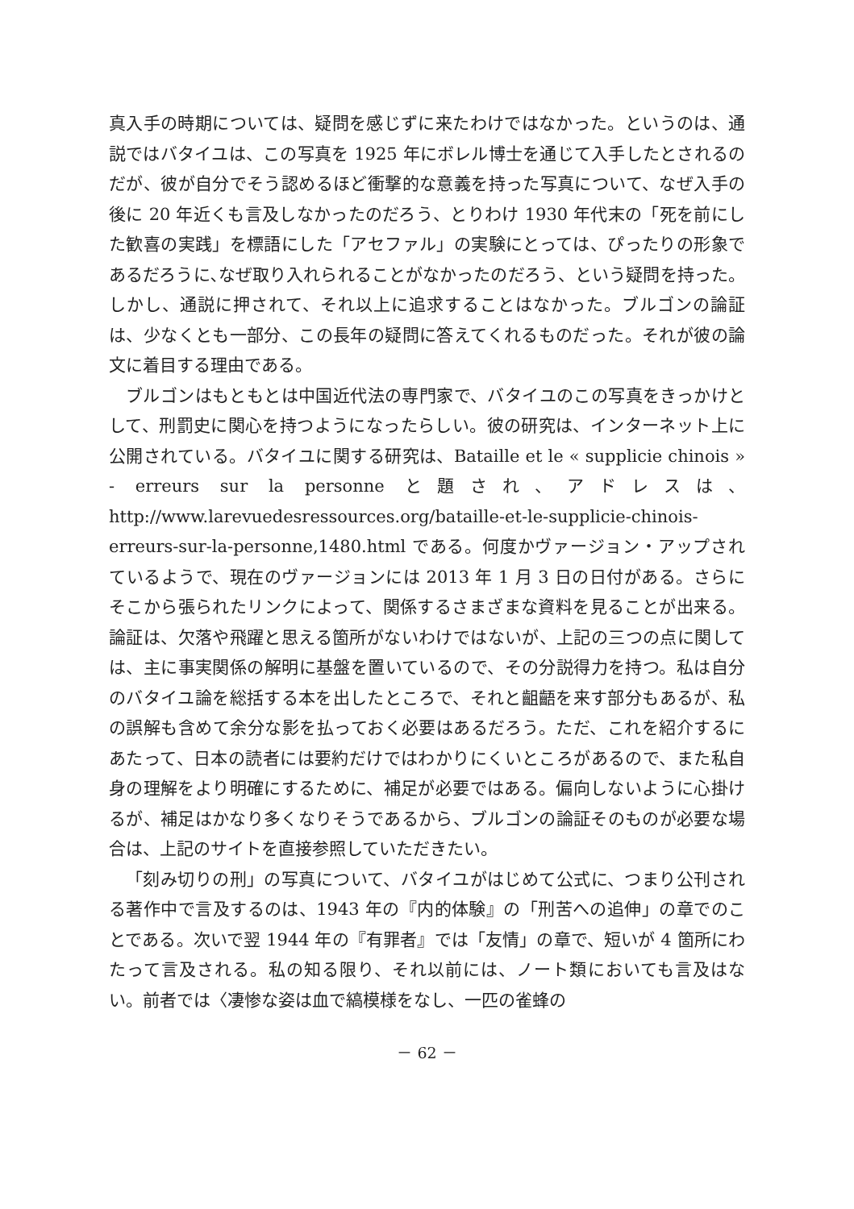真入手の時期については、疑問を感じずに来たわけではなかった。というのは、通説ではバタイユは、この写真を 1925 年にボレル博士を通じて入手したとされるのだが、彼が自分でそう認めるほど衝撃的な意義を持った写真について、なぜ入手の後に 20 年近くも言及しなかったのだろう、とりわけ 1930 年代末の「死を前にした歓喜の実践」を標語にした「アセファル」の実験にとっては、ぴったりの形象であるだろうに､なぜ取り入れられることがなかったのだろう、という疑問を持った。しかし、通説に押されて、それ以上に追求することはなかった。ブルゴンの論証は、少なくとも一部分、この長年の疑問に答えてくれるものだった。それが彼の論文に着目する理由である。
ブルゴンはもともとは中国近代法の専門家で、バタイユのこの写真をきっかけとして、刑罰史に関心を持つようになったらしい。彼の研究は、インターネット上に公開されている。バタイユに関する研究は、Bataille et le « supplicie chinois » - erreurs sur la personne と題され、アドレスは、http://www.larevuedesressources.org/bataille-et-le-supplicie-chinois-erreurs-sur-la-personne,1480.html である。何度かヴァージョン・アップされているようで、現在のヴァージョンには 2013 年 1 月 3 日の日付がある。さらにそこから張られたリンクによって、関係するさまざまな資料を見ることが出来る。論証は、欠落や飛躍と思える箇所がないわけではないが、上記の三つの点に関しては、主に事実関係の解明に基盤を置いているので、その分説得力を持つ。私は自分のバタイユ論を総括する本を出したところで、それと齟齬を来す部分もあるが、私の誤解も含めて余分な影を払っておく必要はあるだろう。ただ、これを紹介するにあたって、日本の読者には要約だけではわかりにくいところがあるので、また私自身の理解をより明確にするために、補足が必要ではある。偏向しないように心掛けるが、補足はかなり多くなりそうであるから、ブルゴンの論証そのものが必要な場合は、上記のサイトを直接参照していただきたい。
「刻み切りの刑」の写真について、バタイユがはじめて公式に、つまり公刊される著作中で言及するのは、1943 年の『内的体験』の「刑苦への追伸」の章でのことである。次いで翌 1944 年の『有罪者』では「友情」の章で、短いが 4 箇所にわたって言及される。私の知る限り、それ以前には、ノート類においても言及はない。前者では〈凄惨な姿は血で縞模様をなし、一匹の雀蜂の
－ 62 －